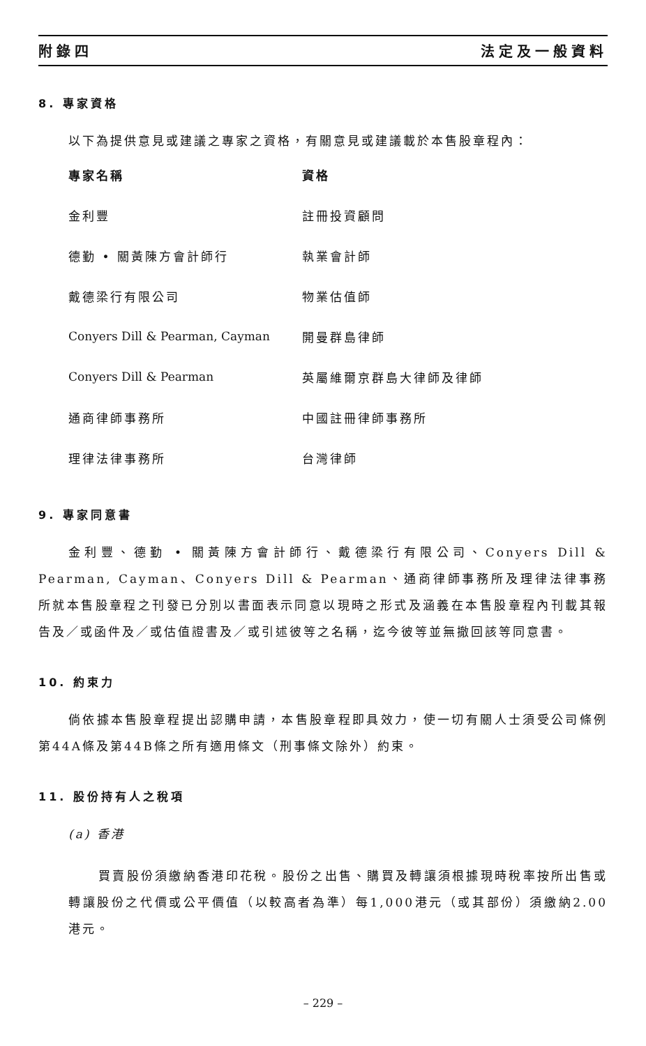附錄四 法定及一般資料
8. 專家資格
以下為提供意見或建議之專家之資格，有關意見或建議載於本售股章程內：
| 專家名稱 | 資格 |
| --- | --- |
| 金利豐 | 註冊投資顧問 |
| 德勤 • 關黃陳方會計師行 | 執業會計師 |
| 戴德梁行有限公司 | 物業估值師 |
| Conyers Dill & Pearman, Cayman | 開曼群島律師 |
| Conyers Dill & Pearman | 英屬維爾京群島大律師及律師 |
| 通商律師事務所 | 中國註冊律師事務所 |
| 理律法律事務所 | 台灣律師 |
9. 專家同意書
金利豐、德勤 • 關黃陳方會計師行、戴德梁行有限公司、Conyers Dill & Pearman, Cayman、Conyers Dill & Pearman、通商律師事務所及理律法律事務所就本售股章程之刊發已分別以書面表示同意以現時之形式及涵義在本售股章程內刊載其報告及／或函件及／或估值證書及／或引述彼等之名稱，迄今彼等並無撤回該等同意書。
10. 約束力
倘依據本售股章程提出認購申請，本售股章程即具效力，使一切有關人士須受公司條例第44A條及第44B條之所有適用條文（刑事條文除外）約束。
11. 股份持有人之稅項
(a) 香港
買賣股份須繳納香港印花稅。股份之出售、購買及轉讓須根據現時稅率按所出售或轉讓股份之代價或公平價值（以較高者為準）每1,000港元（或其部份）須繳納2.00港元。
– 229 –